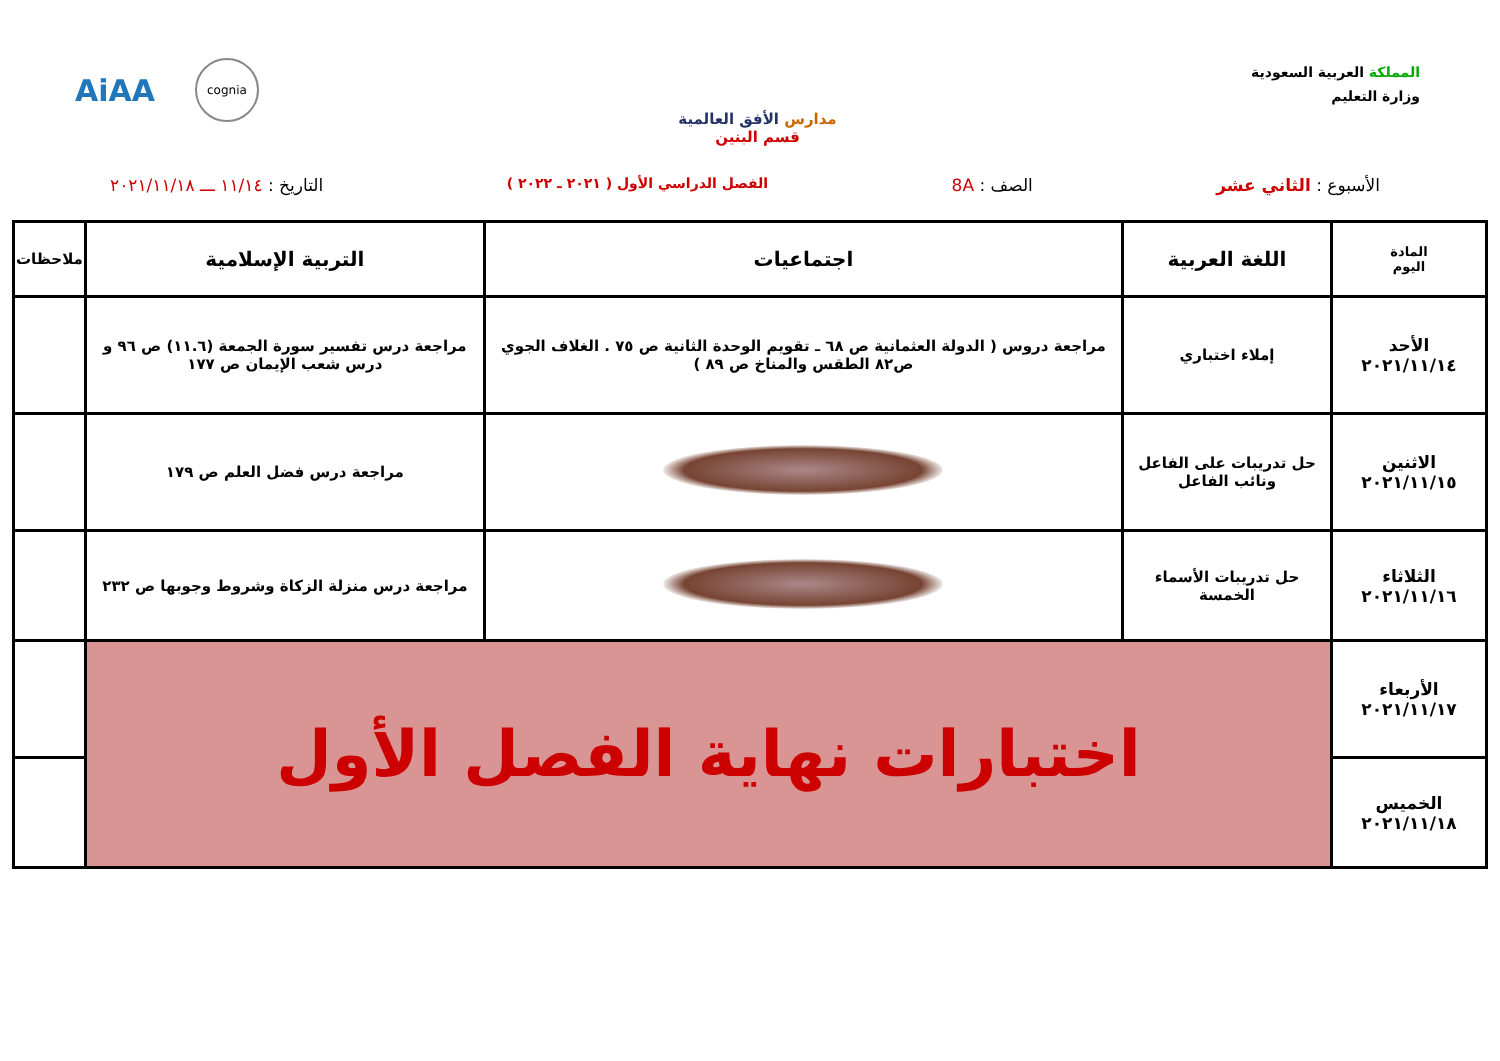المملكة العربية السعودية
وزارة التعليم
مدارس الأفق العالمية
قسم البنين
AiAA cognia
الأسبوع : الثاني عشر الصف : 8A الفصل الدراسي الأول ( ٢٠٢١ ـ ٢٠٢٢ ) التاريخ : ١١/١٤ ـــ ٢٠٢١/١١/١٨
| المادة اليوم | اللغة العربية | اجتماعيات | التربية الإسلامية | ملاحظات |
| --- | --- | --- | --- | --- |
| الأحد ٢٠٢١/١١/١٤ | إملاء اختباري | مراجعة دروس ( الدولة العثمانية ص ٦٨ ـ تقويم الوحدة الثانية ص ٧٥ . الغلاف الجوي ص٨٢ الطقس والمناخ ص ٨٩ ) | مراجعة درس تفسير سورة الجمعة (١١.٦) ص ٩٦ و درس شعب الإيمان ص ١٧٧ | |
| الاثنين ٢٠٢١/١١/١٥ | حل تدريبات على الفاعل ونائب الفاعل | | مراجعة درس فضل العلم ص ١٧٩ | |
| الثلاثاء ٢٠٢١/١١/١٦ | حل تدريبات الأسماء الخمسة | | مراجعة درس منزلة الزكاة وشروط وجوبها ص ٢٣٢ | |
| الأربعاء ٢٠٢١/١١/١٧ | اختبارات نهاية الفصل الأول | | | |
| الخميس ٢٠٢١/١١/١٨ | | | | |